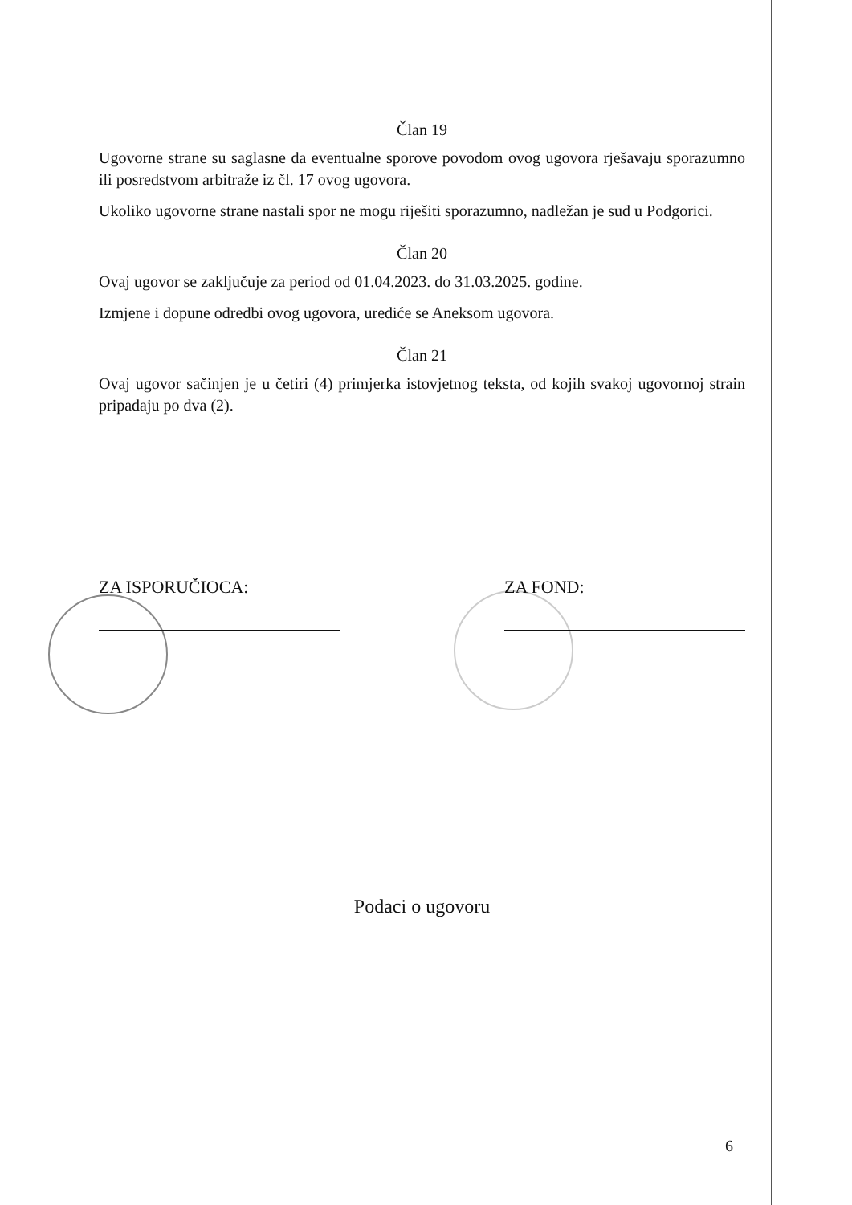Član 19
Ugovorne strane su saglasne da eventualne sporove povodom ovog ugovora rješavaju sporazumno ili posredstvom arbitraže iz čl. 17 ovog ugovora.
Ukoliko ugovorne strane nastali spor ne mogu riješiti sporazumno, nadležan je sud u Podgorici.
Član 20
Ovaj ugovor se zaključuje za period od 01.04.2023. do 31.03.2025. godine.
Izmjene i dopune odredbi ovog ugovora, urediće se Aneksom ugovora.
Član 21
Ovaj ugovor sačinjen je u četiri (4) primjerka istovjetnog teksta, od kojih svakoj ugovornoj strain pripadaju po dva (2).
ZA ISPORUČIOCA: ZA FOND:
Podaci o ugovoru
6